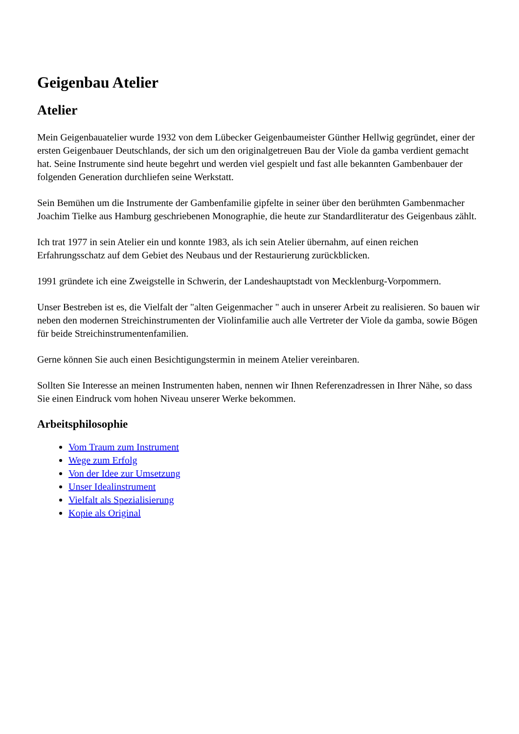Geigenbau Atelier
Atelier
Mein Geigenbauatelier wurde 1932 von dem Lübecker Geigenbaumeister Günther Hellwig gegründet, einer der ersten Geigenbauer Deutschlands, der sich um den originalgetreuen Bau der Viole da gamba verdient gemacht hat. Seine Instrumente sind heute begehrt und werden viel gespielt und fast alle bekannten Gambenbauer der folgenden Generation durchliefen seine Werkstatt.
Sein Bemühen um die Instrumente der Gambenfamilie gipfelte in seiner über den berühmten Gambenmacher Joachim Tielke aus Hamburg geschriebenen Monographie, die heute zur Standardliteratur des Geigenbaus zählt.
Ich trat 1977 in sein Atelier ein und konnte 1983, als ich sein Atelier übernahm, auf einen reichen Erfahrungsschatz auf dem Gebiet des Neubaus und der Restaurierung zurückblicken.
1991 gründete ich eine Zweigstelle in Schwerin, der Landeshauptstadt von Mecklenburg-Vorpommern.
Unser Bestreben ist es, die Vielfalt der "alten Geigenmacher " auch in unserer Arbeit zu realisieren. So bauen wir neben den modernen Streichinstrumenten der Violinfamilie auch alle Vertreter der Viole da gamba, sowie Bögen für beide Streichinstrumentenfamilien.
Gerne können Sie auch einen Besichtigungstermin in meinem Atelier vereinbaren.
Sollten Sie Interesse an meinen Instrumenten haben, nennen wir Ihnen Referenzadressen in Ihrer Nähe, so dass Sie einen Eindruck vom hohen Niveau unserer Werke bekommen.
Arbeitsphilosophie
Vom Traum zum Instrument
Wege zum Erfolg
Von der Idee zur Umsetzung
Unser Idealinstrument
Vielfalt als Spezialisierung
Kopie als Original